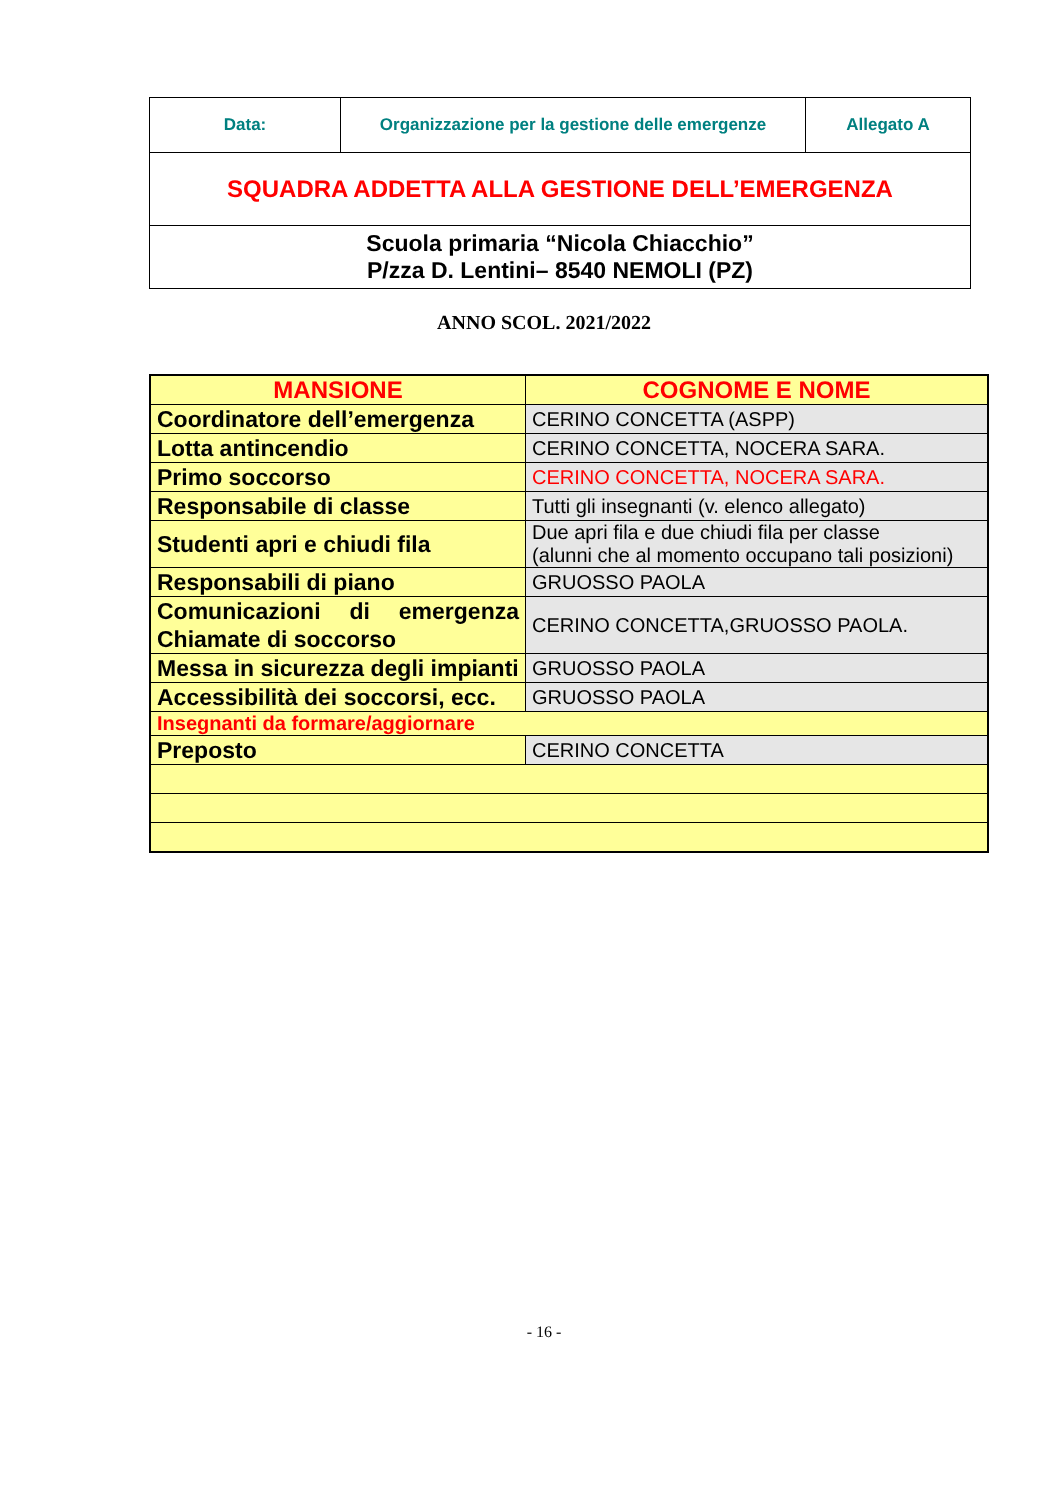| Data: | Organizzazione per la gestione delle emergenze | Allegato A |
| SQUADRA ADDETTA ALLA GESTIONE DELL’EMERGENZA | | |
| Scuola primaria “Nicola Chiacchio” P/zza D. Lentini– 8540 NEMOLI (PZ) | | |
ANNO SCOL. 2021/2022
| MANSIONE | COGNOME E NOME |
| --- | --- |
| Coordinatore dell’emergenza | CERINO CONCETTA (ASPP) |
| Lotta antincendio | CERINO CONCETTA, NOCERA SARA. |
| Primo soccorso | CERINO CONCETTA, NOCERA SARA. |
| Responsabile di classe | Tutti gli insegnanti (v. elenco allegato) |
| Studenti apri e chiudi fila | Due apri fila e due chiudi fila per classe (alunni che al momento occupano tali posizioni) |
| Responsabili di piano | GRUOSSO PAOLA |
| Comunicazioni di emergenza Chiamate di soccorso | CERINO CONCETTA,GRUOSSO PAOLA. |
| Messa in sicurezza degli impianti | GRUOSSO PAOLA |
| Accessibilità dei soccorsi, ecc. | GRUOSSO PAOLA |
| Insegnanti da formare/aggiornare | |
| Preposto | CERINO CONCETTA |
- 16 -